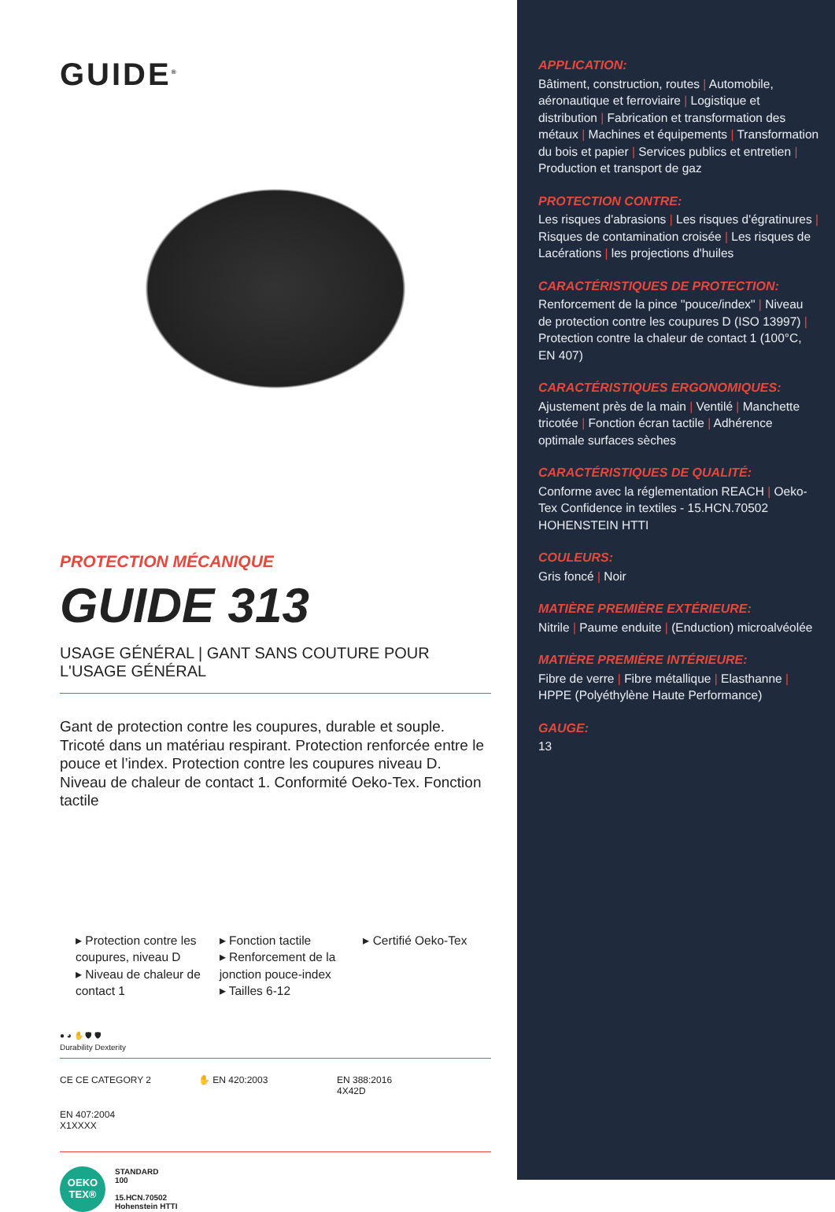GUIDE<sup>®</sup>
PROTECTION MÉCANIQUE
GUIDE 313
USAGE GÉNÉRAL | GANT SANS COUTURE POUR L'USAGE GÉNÉRAL
Gant de protection contre les coupures, durable et souple. Tricoté dans un matériau respirant. Protection renforcée entre le pouce et l’index. Protection contre les coupures niveau D. Niveau de chaleur de contact 1. Conformité Oeko-Tex. Fonction tactile
▸ Protection contre les coupures, niveau D
▸ Niveau de chaleur de contact 1
▸ Fonction tactile
▸ Renforcement de la jonction pouce-index
▸ Tailles 6-12
▸ Certifié Oeko-Tex
● ◕ ✋ 🛡 🛡
Durability Dexterity
CE CE CATEGORY 2
✋ EN 420:2003
EN 388:2016
4X42D
EN 407:2004
X1XXXX
OEKO
TEX®
STANDARD
100
15.HCN.70502
Hohenstein HTTI
APPLICATION:
Bâtiment, construction, routes | Automobile, aéronautique et ferroviaire | Logistique et distribution | Fabrication et transformation des métaux | Machines et équipements | Transformation du bois et papier | Services publics et entretien | Production et transport de gaz
PROTECTION CONTRE:
Les risques d'abrasions | Les risques d'égratinures | Risques de contamination croisée | Les risques de Lacérations | les projections d'huiles
CARACTÉRISTIQUES DE PROTECTION:
Renforcement de la pince "pouce/index" | Niveau de protection contre les coupures D (ISO 13997) | Protection contre la chaleur de contact 1 (100°C, EN 407)
CARACTÉRISTIQUES ERGONOMIQUES:
Ajustement près de la main | Ventilé | Manchette tricotée | Fonction écran tactile | Adhérence optimale surfaces sèches
CARACTÉRISTIQUES DE QUALITÉ:
Conforme avec la réglementation REACH | Oeko-Tex Confidence in textiles - 15.HCN.70502 HOHENSTEIN HTTI
COULEURS:
Gris foncé | Noir
MATIÈRE PREMIÈRE EXTÉRIEURE:
Nitrile | Paume enduite | (Enduction) microalvéolée
MATIÈRE PREMIÈRE INTÉRIEURE:
Fibre de verre | Fibre métallique | Elasthanne | HPPE (Polyéthylène Haute Performance)
GAUGE:
13